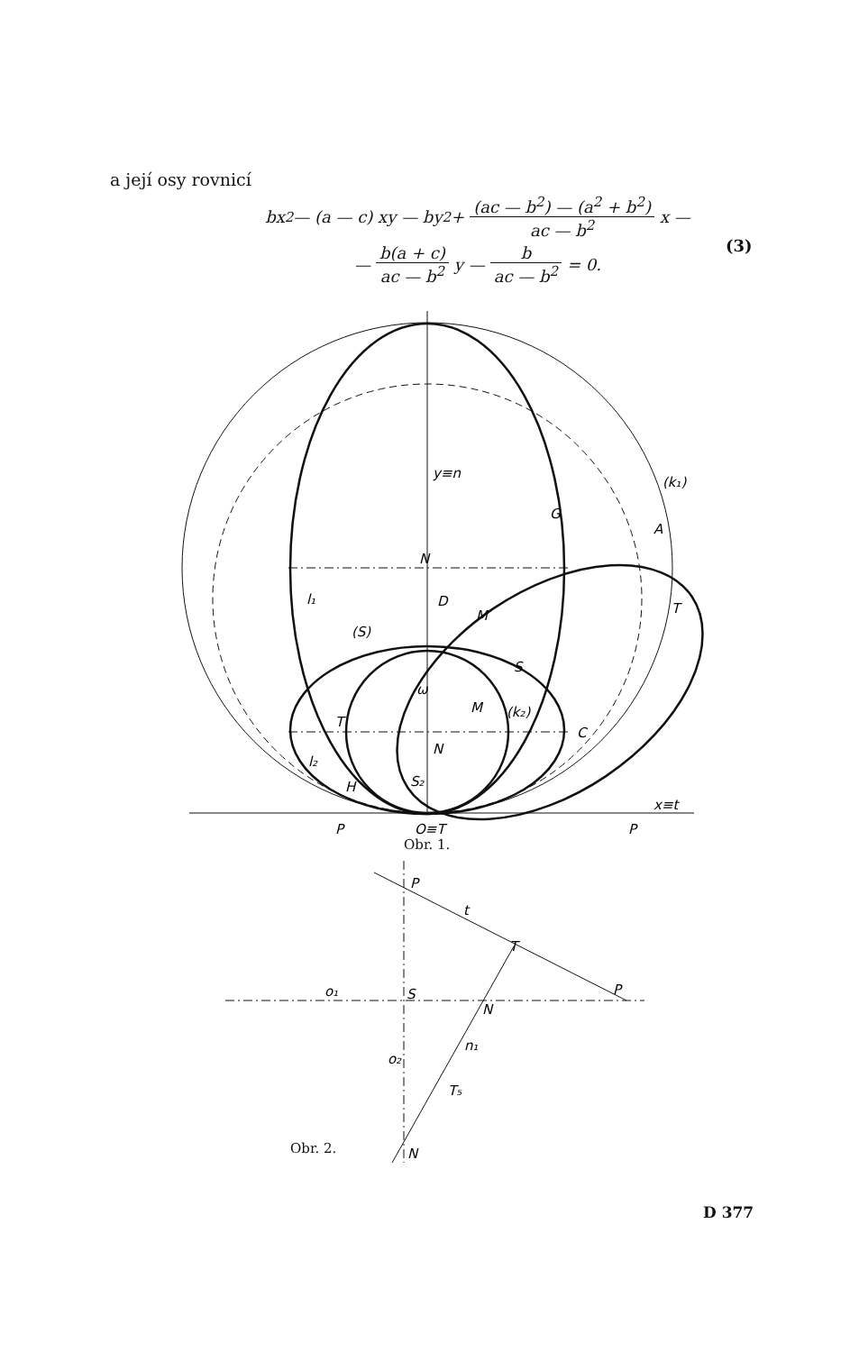a její osy rovnicí
bx<sup>2</sup> — (a — c) xy — by<sup>2</sup> + (ac — b<sup>2</sup>) — (a<sup>2</sup> + b<sup>2</sup>) ac — b<sup>2</sup> x —
— b(a + c) ac — b<sup>2</sup> y — b ac — b<sup>2</sup> = 0.
(3)
y≡n
(k₁)
G
A
T
N
D
M
(S)
l₁
S
ω
M
(k₂)
T
N
C
l₂
H
S₂
x≡t
P
O≡T
P
P
t
T
o₁
S
P
N
n₁
o₂
T₅
N
Obr. 1.
Obr. 2.
D 377